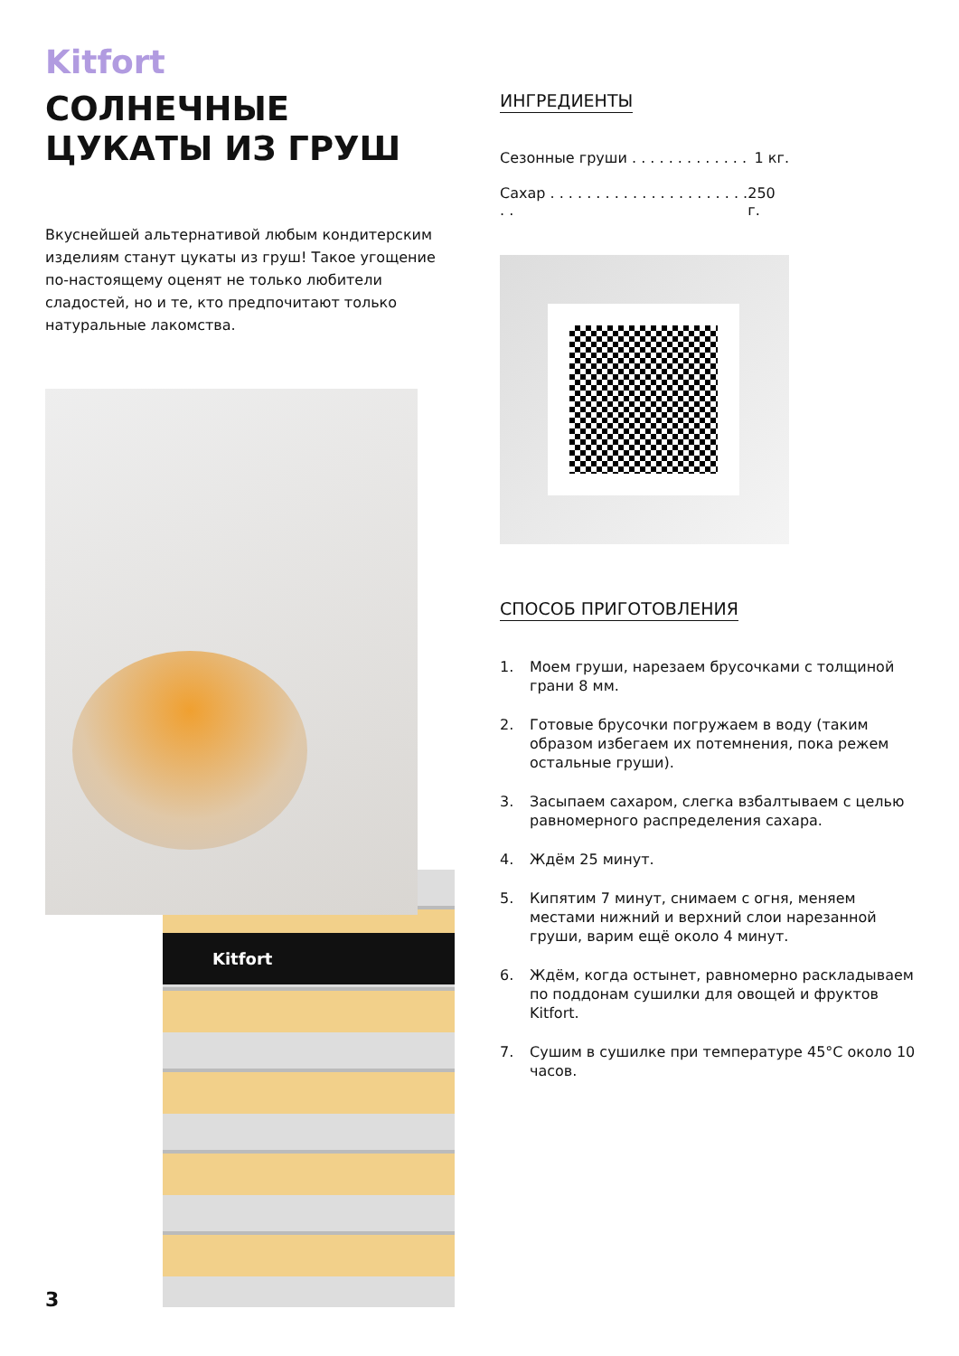Kitfort
СОЛНЕЧНЫЕ ЦУКАТЫ ИЗ ГРУШ
Вкуснейшей альтернативой любым кондитерским изделиям станут цукаты из груш! Такое угощение по-настоящему оценят не только любители сладостей, но и те, кто предпочитают только натуральные лакомства.
ИНГРЕДИЕНТЫ
Сезонные груши . . . . . . . . . . . . . 1 кг.
Сахар . . . . . . . . . . . . . . . . . . . . . . . . 250 г.
СПОСОБ ПРИГОТОВЛЕНИЯ
1. Моем груши, нарезаем брусочками с толщиной грани 8 мм.
2. Готовые брусочки погружаем в воду (таким образом избегаем их потемнения, пока режем остальные груши).
3. Засыпаем сахаром, слегка взбалтываем с целью равномерного распределения сахара.
4. Ждём 25 минут.
5. Кипятим 7 минут, снимаем с огня, меняем местами нижний и верхний слои нарезанной груши, варим ещё около 4 минут.
6. Ждём, когда остынет, равномерно раскладываем по поддонам сушилки для овощей и фруктов Kitfort.
7. Сушим в сушилке при температуре 45°С около 10 часов.
Kitfort
3